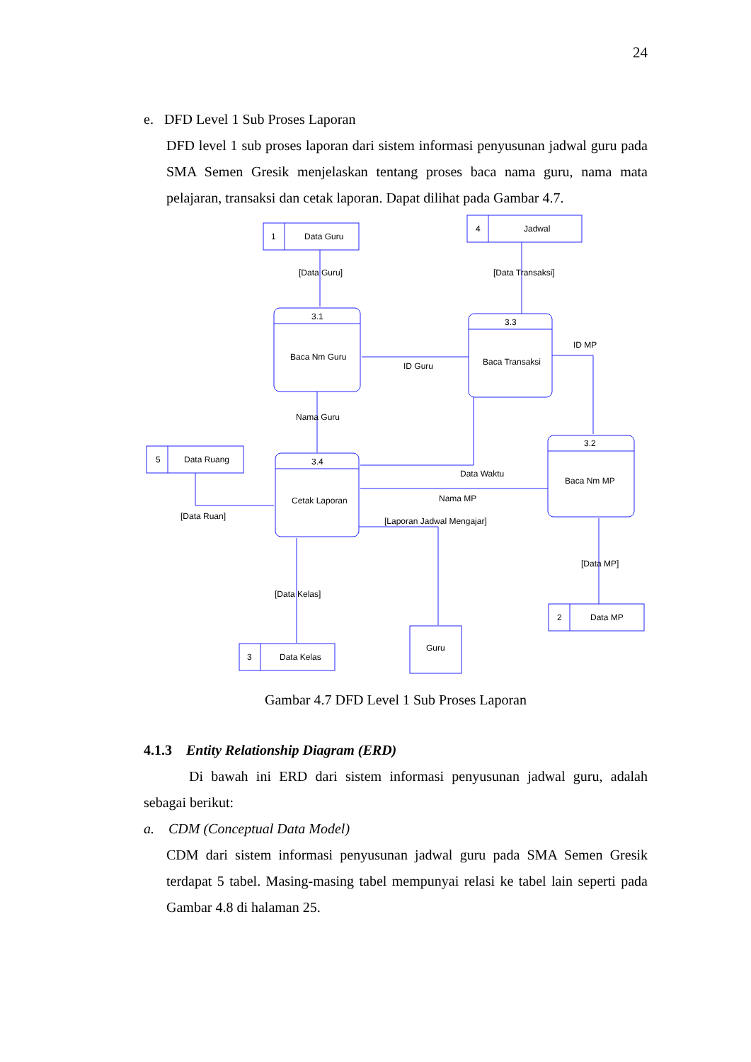24
e. DFD Level 1 Sub Proses Laporan
DFD level 1 sub proses laporan dari sistem informasi penyusunan jadwal guru pada SMA Semen Gresik menjelaskan tentang proses baca nama guru, nama mata pelajaran, transaksi dan cetak laporan. Dapat dilihat pada Gambar 4.7.
1
Data Guru
4
Jadwal
[Data Guru]
[Data Transaksi]
3.1
Baca Nm Guru
3.3
Baca Transaksi
ID Guru
ID MP
3.2
Baca Nm MP
Nama Guru
3.4
Cetak Laporan
Data Waktu
Nama MP
5
Data Ruang
[Data Ruan]
[Laporan Jadwal Mengajar]
Guru
[Data Kelas]
3
Data Kelas
[Data MP]
2
Data MP
Gambar 4.7 DFD Level 1 Sub Proses Laporan
4.1.3 Entity Relationship Diagram (ERD)
Di bawah ini ERD dari sistem informasi penyusunan jadwal guru, adalah sebagai berikut:
a. CDM (Conceptual Data Model)
CDM dari sistem informasi penyusunan jadwal guru pada SMA Semen Gresik terdapat 5 tabel. Masing-masing tabel mempunyai relasi ke tabel lain seperti pada Gambar 4.8 di halaman 25.